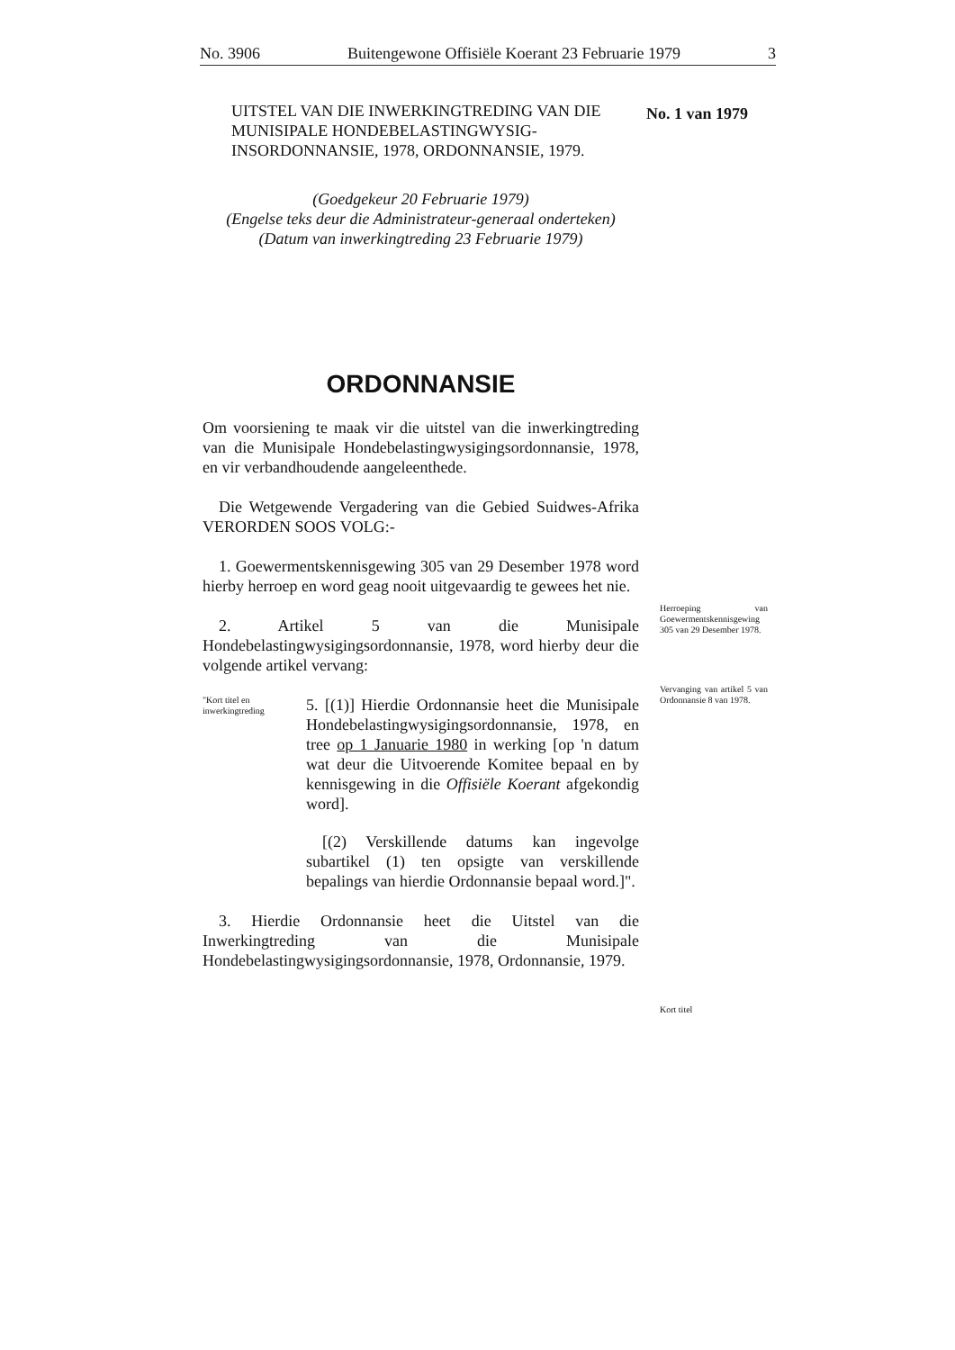No. 3906 Buitengewone Offisiële Koerant 23 Februarie 1979 3
No. 1 van 1979
Herroeping van Goewermentskennisgewing 305 van 29 Desember 1978.
Vervanging van artikel 5 van Ordonnansie 8 van 1978.
Kort titel
UITSTEL VAN DIE INWERKINGTREDING VAN DIE MUNISIPALE HONDEBELASTINGWYSIG-INSORDONNANSIE, 1978, ORDONNANSIE, 1979.
(Goedgekeur 20 Februarie 1979)
(Engelse teks deur die Administrateur-generaal onderteken)
(Datum van inwerkingtreding 23 Februarie 1979)
ORDONNANSIE
Om voorsiening te maak vir die uitstel van die inwerkingtreding van die Munisipale Hondebelastingwysigingsordonnansie, 1978, en vir verbandhoudende aangeleenthede.
Die Wetgewende Vergadering van die Gebied Suidwes-Afrika VERORDEN SOOS VOLG:-
1. Goewermentskennisgewing 305 van 29 Desember 1978 word hierby herroep en word geag nooit uitgevaardig te gewees het nie.
2. Artikel 5 van die Munisipale Hondebelastingwysigingsordonnansie, 1978, word hierby deur die volgende artikel vervang:
"Kort titel en inwerkingtreding
5. [(1)] Hierdie Ordonnansie heet die Munisipale Hondebelastingwysigingsordonnansie, 1978, en tree op 1 Januarie 1980 in werking [op 'n datum wat deur die Uitvoerende Komitee bepaal en by kennisgewing in die Offisiële Koerant afgekondig word].
[(2) Verskillende datums kan ingevolge subartikel (1) ten opsigte van verskillende bepalings van hierdie Ordonnansie bepaal word.]".
3. Hierdie Ordonnansie heet die Uitstel van die Inwerkingtreding van die Munisipale Hondebelastingwysigingsordonnansie, 1978, Ordonnansie, 1979.